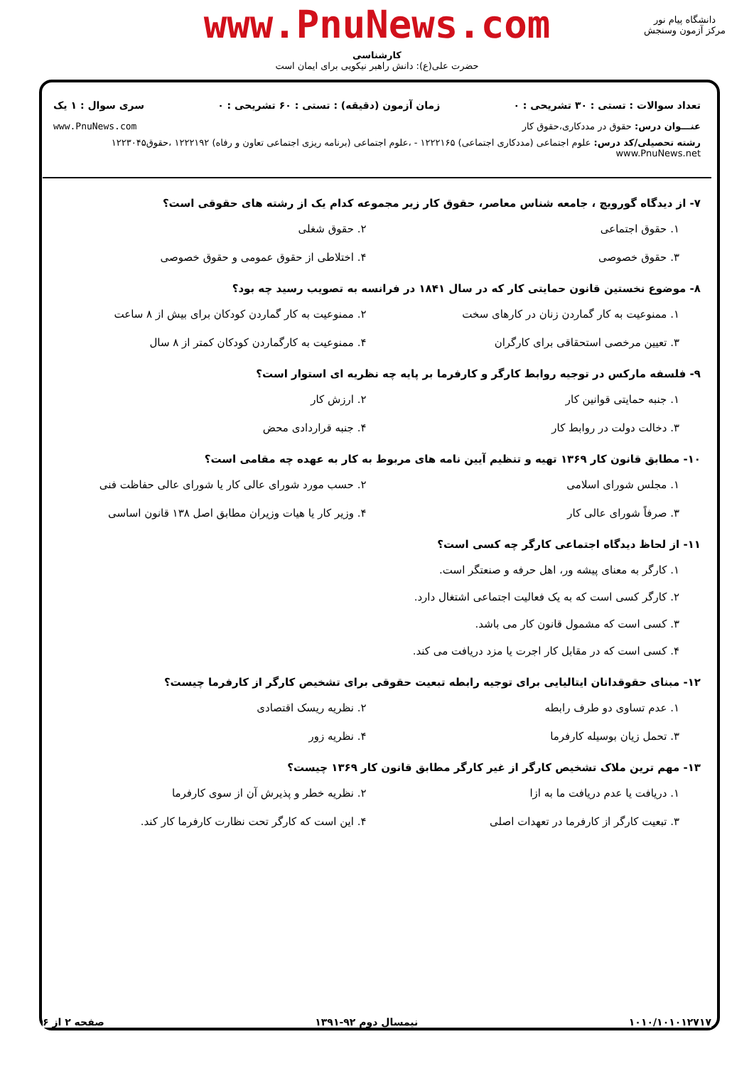www.PnuNews.com
کارشناسی
حضرت علی(ع): دانش راهبر نیکویی برای ایمان است
دانشگاه پیام نور
مرکز آزمون وسنجش
تعداد سوالات : تستی : ۳۰ تشریحی : ۰ زمان آزمون (دقیقه) : تستی : ۶۰ تشریحی : ۰ سری سوال : ۱ یک
عنـــوان درس: حقوق در مددکاری،حقوق کار www.PnuNews.com
رشته تحصیلی/کد درس: علوم اجتماعی (مددکاری اجتماعی) ۱۲۲۲۱۶۵ - ،علوم اجتماعی (برنامه ریزی اجتماعی تعاون و رفاه) ۱۲۲۲۱۹۲ ،حقوق۱۲۲۳۰۴۵ www.PnuNews.net
۷- از دیدگاه گورویچ ، جامعه شناس معاصر، حقوق کار زیر مجموعه کدام یک از رشته های حقوقی است؟
۱. حقوق اجتماعی
۲. حقوق شغلی
۳. حقوق خصوصی
۴. اختلاطی از حقوق عمومی و حقوق خصوصی
۸- موضوع نخستین قانون حمایتی کار که در سال ۱۸۴۱ در فرانسه به تصویب رسید چه بود؟
۱. ممنوعیت به کار گماردن زنان در کارهای سخت
۲. ممنوعیت به کار گماردن کودکان برای بیش از ۸ ساعت
۳. تعیین مرخصی استحقاقی برای کارگران
۴. ممنوعیت به کارگماردن کودکان کمتر از ۸ سال
۹- فلسفه مارکس در توجیه روابط کارگر و کارفرما بر پایه چه نظریه ای استوار است؟
۱. جنبه حمایتی قوانین کار
۲. ارزش کار
۳. دخالت دولت در روابط کار
۴. جنبه قراردادی محض
۱۰- مطابق قانون کار ۱۳۶۹ تهیه و تنظیم آیین نامه های مربوط به کار به عهده چه مقامی است؟
۱. مجلس شورای اسلامی
۲. حسب مورد شورای عالی کار یا شورای عالی حفاظت فنی
۳. صرفاً شورای عالی کار
۴. وزیر کار یا هیات وزیران مطابق اصل ۱۳۸ قانون اساسی
۱۱- از لحاظ دیدگاه اجتماعی کارگر چه کسی است؟
۱. کارگر به معنای پیشه ور، اهل حرفه و صنعتگر است.
۲. کارگر کسی است که به یک فعالیت اجتماعی اشتغال دارد.
۳. کسی است که مشمول قانون کار می باشد.
۴. کسی است که در مقابل کار اجرت یا مزد دریافت می کند.
۱۲- مبنای حقوقدانان ایتالیایی برای توجیه رابطه تبعیت حقوقی برای تشخیص کارگر از کارفرما چیست؟
۱. عدم تساوی دو طرف رابطه
۲. نظریه ریسک اقتصادی
۳. تحمل زیان بوسیله کارفرما
۴. نظریه زور
۱۳- مهم ترین ملاک تشخیص کارگر از غیر کارگر مطابق قانون کار ۱۳۶۹ چیست؟
۱. دریافت یا عدم دریافت ما به ازا
۲. نظریه خطر و پذیرش آن از سوی کارفرما
۳. تبعیت کارگر از کارفرما در تعهدات اصلی
۴. این است که کارگر تحت نظارت کارفرما کار کند.
۱۰۱۰/۱۰۱۰۱۲۷۱۷ نیمسال دوم ۹۲-۱۳۹۱ صفحه ۲ از ۶